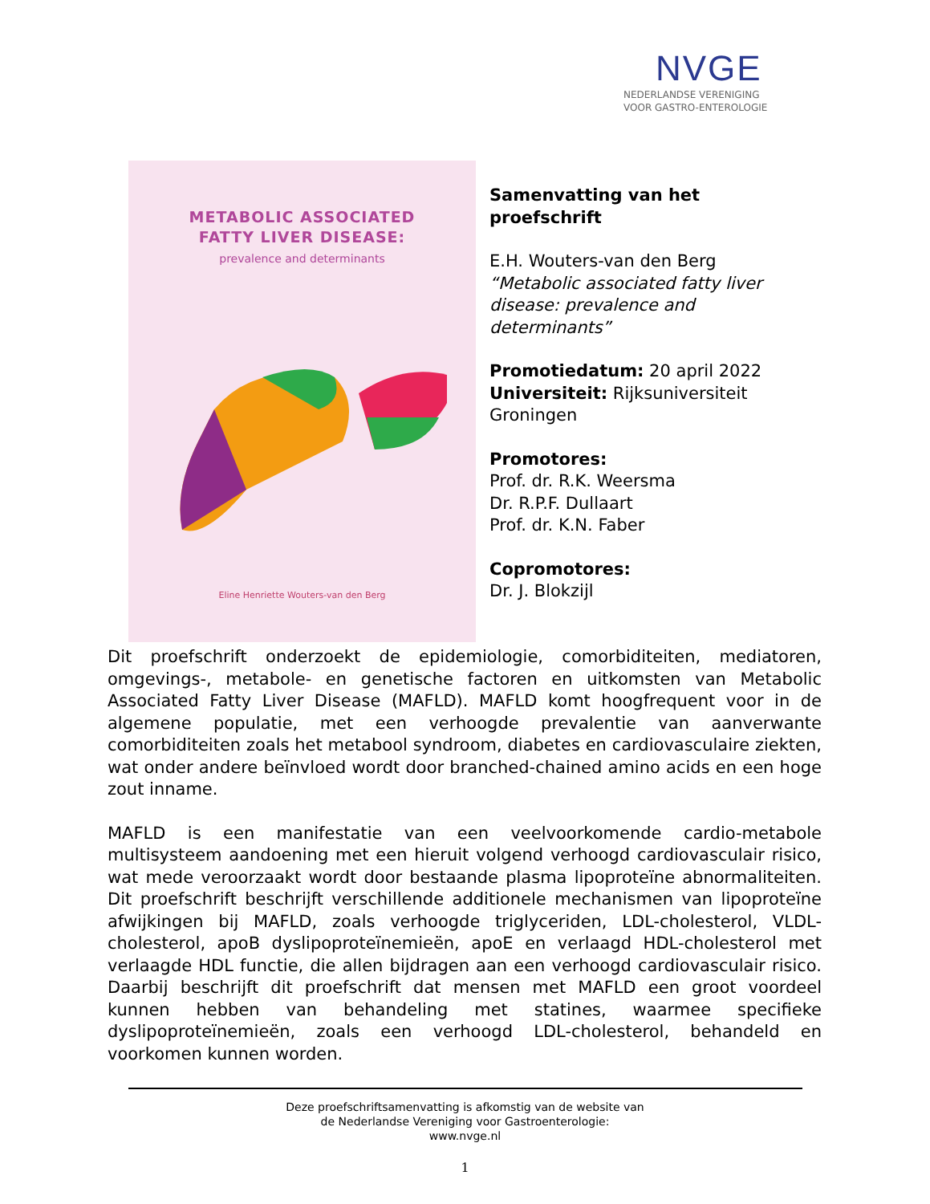NVGE
NEDERLANDSE VERENIGING
VOOR GASTRO-ENTEROLOGIE
METABOLIC ASSOCIATED
FATTY LIVER DISEASE:
prevalence and determinants
Eline Henriette Wouters-van den Berg
Samenvatting van het proefschrift
E.H. Wouters-van den Berg
“Metabolic associated fatty liver disease: prevalence and determinants”
Promotiedatum: 20 april 2022
Universiteit: Rijksuniversiteit Groningen
Promotores:
Prof. dr. R.K. Weersma
Dr. R.P.F. Dullaart
Prof. dr. K.N. Faber
Copromotores:
Dr. J. Blokzijl
Dit proefschrift onderzoekt de epidemiologie, comorbiditeiten, mediatoren, omgevings-, metabole- en genetische factoren en uitkomsten van Metabolic Associated Fatty Liver Disease (MAFLD). MAFLD komt hoogfrequent voor in de algemene populatie, met een verhoogde prevalentie van aanverwante comorbiditeiten zoals het metabool syndroom, diabetes en cardiovasculaire ziekten, wat onder andere beïnvloed wordt door branched-chained amino acids en een hoge zout inname.
MAFLD is een manifestatie van een veelvoorkomende cardio-metabole multisysteem aandoening met een hieruit volgend verhoogd cardiovasculair risico, wat mede veroorzaakt wordt door bestaande plasma lipoproteïne abnormaliteiten. Dit proefschrift beschrijft verschillende additionele mechanismen van lipoproteïne afwijkingen bij MAFLD, zoals verhoogde triglyceriden, LDL-cholesterol, VLDL-cholesterol, apoB dyslipoproteïnemieën, apoE en verlaagd HDL-cholesterol met verlaagde HDL functie, die allen bijdragen aan een verhoogd cardiovasculair risico. Daarbij beschrijft dit proefschrift dat mensen met MAFLD een groot voordeel kunnen hebben van behandeling met statines, waarmee specifieke dyslipoproteïnemieën, zoals een verhoogd LDL-cholesterol, behandeld en voorkomen kunnen worden.
Deze proefschriftsamenvatting is afkomstig van de website van
de Nederlandse Vereniging voor Gastroenterologie:
www.nvge.nl
1